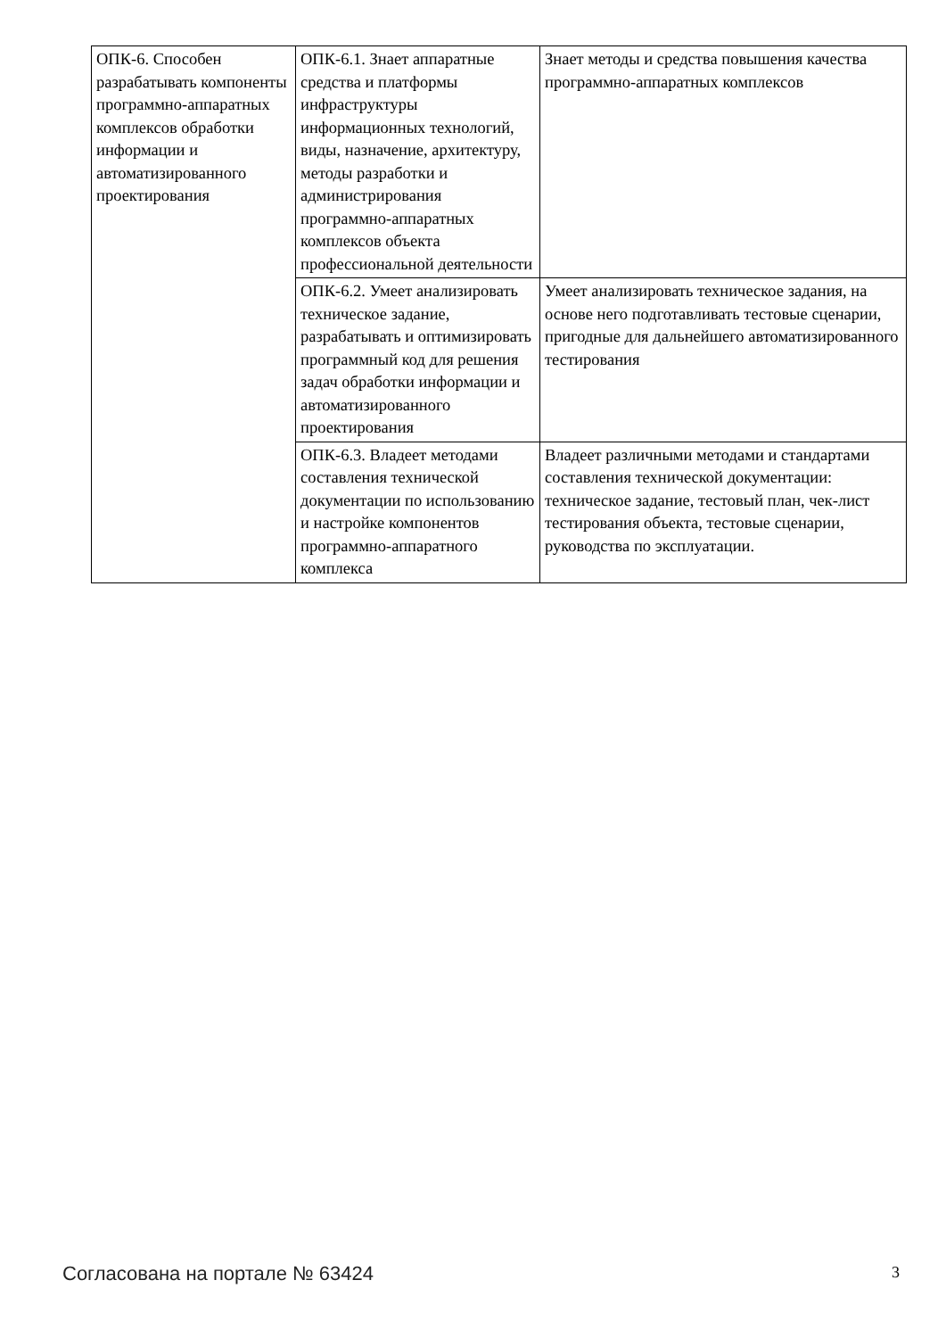| ОПК-6. Способен разрабатывать компоненты программно-аппаратных комплексов обработки информации и автоматизированного проектирования | ОПК-6.1. Знает аппаратные средства и платформы инфраструктуры информационных технологий, виды, назначение, архитектуру, методы разработки и администрирования программно-аппаратных комплексов объекта профессиональной деятельности | Знает методы и средства повышения качества программно-аппаратных комплексов |
| | ОПК-6.2. Умеет анализировать техническое задание, разрабатывать и оптимизировать программный код для решения задач обработки информации и автоматизированного проектирования | Умеет анализировать техническое задания, на основе него подготавливать тестовые сценарии, пригодные для дальнейшего автоматизированного тестирования |
| | ОПК-6.3. Владеет методами составления технической документации по использованию и настройке компонентов программно-аппаратного комплекса | Владеет различными методами и стандартами составления технической документации: техническое задание, тестовый план, чек-лист тестирования объекта, тестовые сценарии, руководства по эксплуатации. |
Согласована на портале № 63424 3